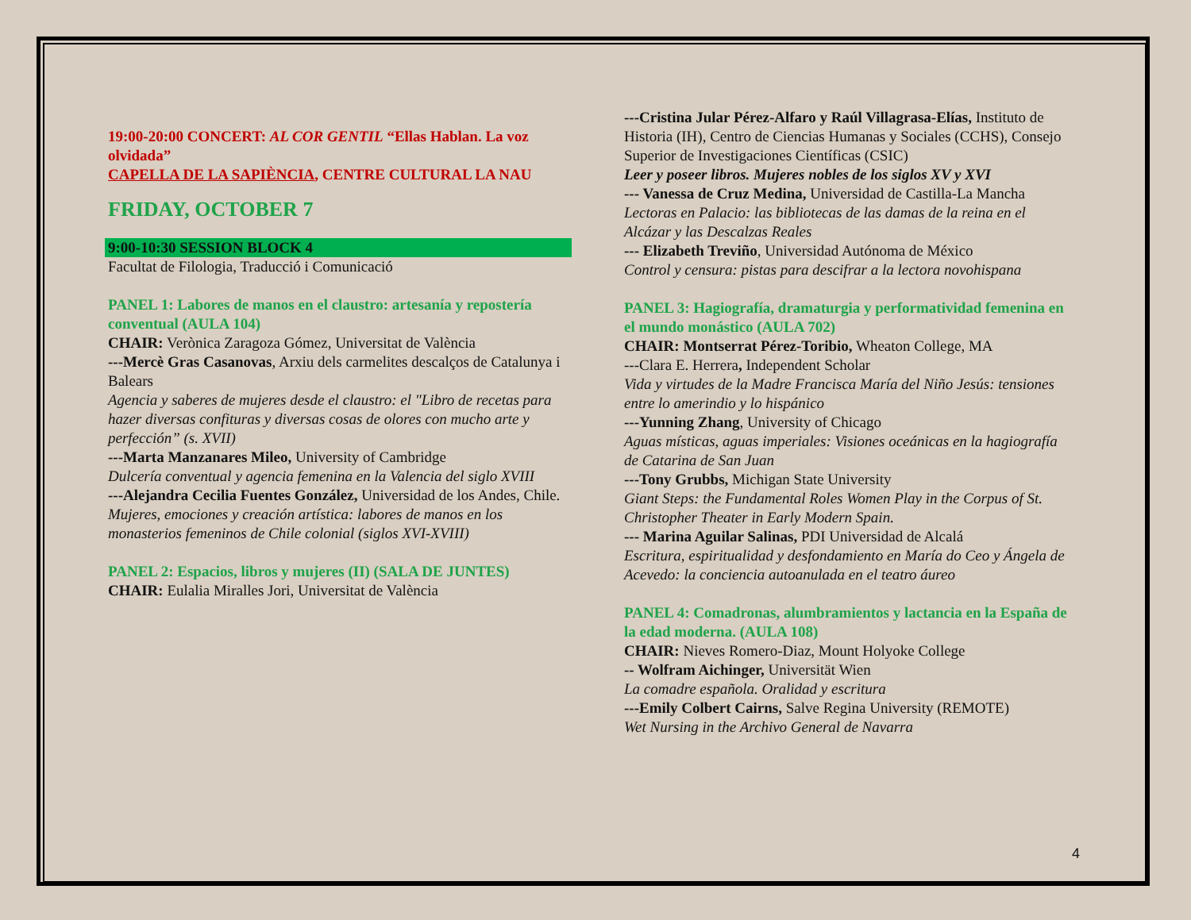19:00-20:00 CONCERT: AL COR GENTIL “Ellas Hablan. La voz olvidada”
CAPELLA DE LA SAPIÈNCIA, CENTRE CULTURAL LA NAU
FRIDAY, OCTOBER 7
9:00-10:30 SESSION BLOCK 4
Facultat de Filologia, Traducció i Comunicació
PANEL 1: Labores de manos en el claustro: artesanía y repostería conventual (AULA 104)
CHAIR: Verònica Zaragoza Gómez, Universitat de València
---Mercè Gras Casanovas, Arxiu dels carmelites descalços de Catalunya i Balears
Agencia y saberes de mujeres desde el claustro: el "Libro de recetas para hazer diversas confituras y diversas cosas de olores con mucho arte y perfección” (s. XVII)
---Marta Manzanares Mileo, University of Cambridge
Dulcería conventual y agencia femenina en la Valencia del siglo XVIII
---Alejandra Cecilia Fuentes González, Universidad de los Andes, Chile.
Mujeres, emociones y creación artística: labores de manos en los monasterios femeninos de Chile colonial (siglos XVI-XVIII)
PANEL 2: Espacios, libros y mujeres (II) (SALA DE JUNTES)
CHAIR: Eulalia Miralles Jori, Universitat de València
---Cristina Jular Pérez-Alfaro y Raúl Villagrasa-Elías, Instituto de Historia (IH), Centro de Ciencias Humanas y Sociales (CCHS), Consejo Superior de Investigaciones Científicas (CSIC)
Leer y poseer libros. Mujeres nobles de los siglos XV y XVI
--- Vanessa de Cruz Medina, Universidad de Castilla-La Mancha
Lectoras en Palacio: las bibliotecas de las damas de la reina en el Alcázar y las Descalzas Reales
--- Elizabeth Treviño, Universidad Autónoma de México
Control y censura: pistas para descifrar a la lectora novohispana
PANEL 3: Hagiografía, dramaturgia y performatividad femenina en el mundo monástico (AULA 702)
CHAIR: Montserrat Pérez-Toribio, Wheaton College, MA
---Clara E. Herrera, Independent Scholar
Vida y virtudes de la Madre Francisca María del Niño Jesús: tensiones entre lo amerindio y lo hispánico
---Yunning Zhang, University of Chicago
Aguas místicas, aguas imperiales: Visiones oceánicas en la hagiografía de Catarina de San Juan
---Tony Grubbs, Michigan State University
Giant Steps: the Fundamental Roles Women Play in the Corpus of St. Christopher Theater in Early Modern Spain.
--- Marina Aguilar Salinas, PDI Universidad de Alcalá
Escritura, espiritualidad y desfondamiento en María do Ceo y Ángela de Acevedo: la conciencia autoanulada en el teatro áureo
PANEL 4: Comadronas, alumbramientos y lactancia en la España de la edad moderna. (AULA 108)
CHAIR: Nieves Romero-Diaz, Mount Holyoke College
-- Wolfram Aichinger, Universität Wien
La comadre española. Oralidad y escritura
---Emily Colbert Cairns, Salve Regina University (REMOTE)
Wet Nursing in the Archivo General de Navarra
4